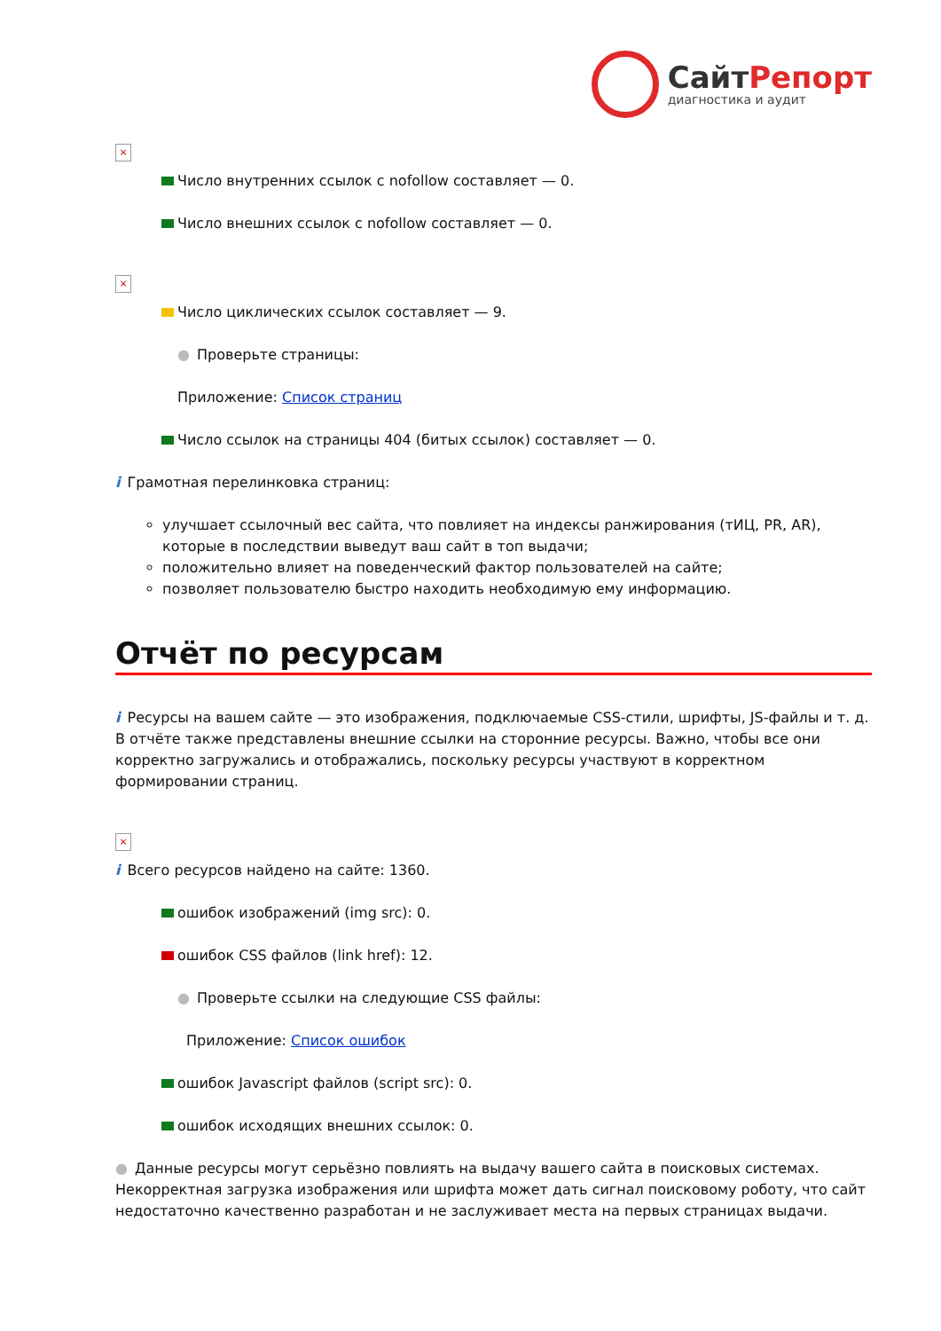СайтРепорт
диагностика и аудит
×
Число внутренних ссылок с nofollow составляет — 0.
Число внешних ссылок с nofollow составляет — 0.
×
Число циклических ссылок составляет — 9.
● Проверьте страницы:
Приложение: Список страниц
Число ссылок на страницы 404 (битых ссылок) составляет — 0.
i Грамотная перелинковка страниц:
улучшает ссылочный вес сайта, что повлияет на индексы ранжирования (тИЦ, PR, AR), которые в последствии выведут ваш сайт в топ выдачи;
положительно влияет на поведенческий фактор пользователей на сайте;
позволяет пользователю быстро находить необходимую ему информацию.
Отчёт по ресурсам
i Ресурсы на вашем сайте — это изображения, подключаемые CSS-стили, шрифты, JS-файлы и т. д. В отчёте также представлены внешние ссылки на сторонние ресурсы. Важно, чтобы все они корректно загружались и отображались, поскольку ресурсы участвуют в корректном формировании страниц.
×
i Всего ресурсов найдено на сайте: 1360.
ошибок изображений (img src): 0.
ошибок CSS файлов (link href): 12.
● Проверьте ссылки на следующие CSS файлы:
Приложение: Список ошибок
ошибок Javascript файлов (script src): 0.
ошибок исходящих внешних ссылок: 0.
● Данные ресурсы могут серьёзно повлиять на выдачу вашего сайта в поисковых системах. Некорректная загрузка изображения или шрифта может дать сигнал поисковому роботу, что сайт недостаточно качественно разработан и не заслуживает места на первых страницах выдачи.